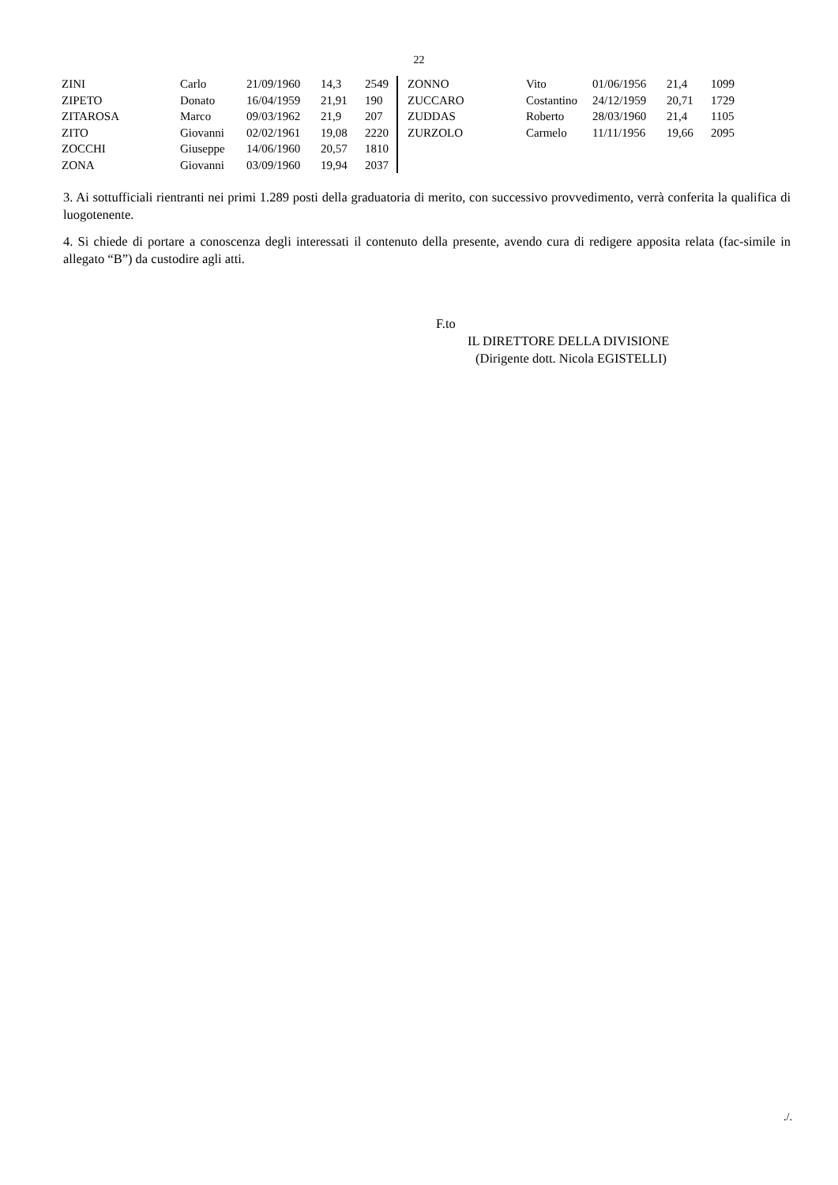22
| ZINI | Carlo | 21/09/1960 | 14,3 | 2549 |
| ZIPETO | Donato | 16/04/1959 | 21,91 | 190 |
| ZITAROSA | Marco | 09/03/1962 | 21,9 | 207 |
| ZITO | Giovanni | 02/02/1961 | 19,08 | 2220 |
| ZOCCHI | Giuseppe | 14/06/1960 | 20,57 | 1810 |
| ZONA | Giovanni | 03/09/1960 | 19,94 | 2037 |
| ZONNO | Vito | 01/06/1956 | 21,4 | 1099 |
| ZUCCARO | Costantino | 24/12/1959 | 20,71 | 1729 |
| ZUDDAS | Roberto | 28/03/1960 | 21,4 | 1105 |
| ZURZOLO | Carmelo | 11/11/1956 | 19,66 | 2095 |
3. Ai sottufficiali rientranti nei primi 1.289 posti della graduatoria di merito, con successivo provvedimento, verrà conferita la qualifica di luogotenente.
4. Si chiede di portare a conoscenza degli interessati il contenuto della presente, avendo cura di redigere apposita relata (fac-simile in allegato “B”) da custodire agli atti.
F.to
IL DIRETTORE DELLA DIVISIONE
(Dirigente dott. Nicola EGISTELLI)
./.